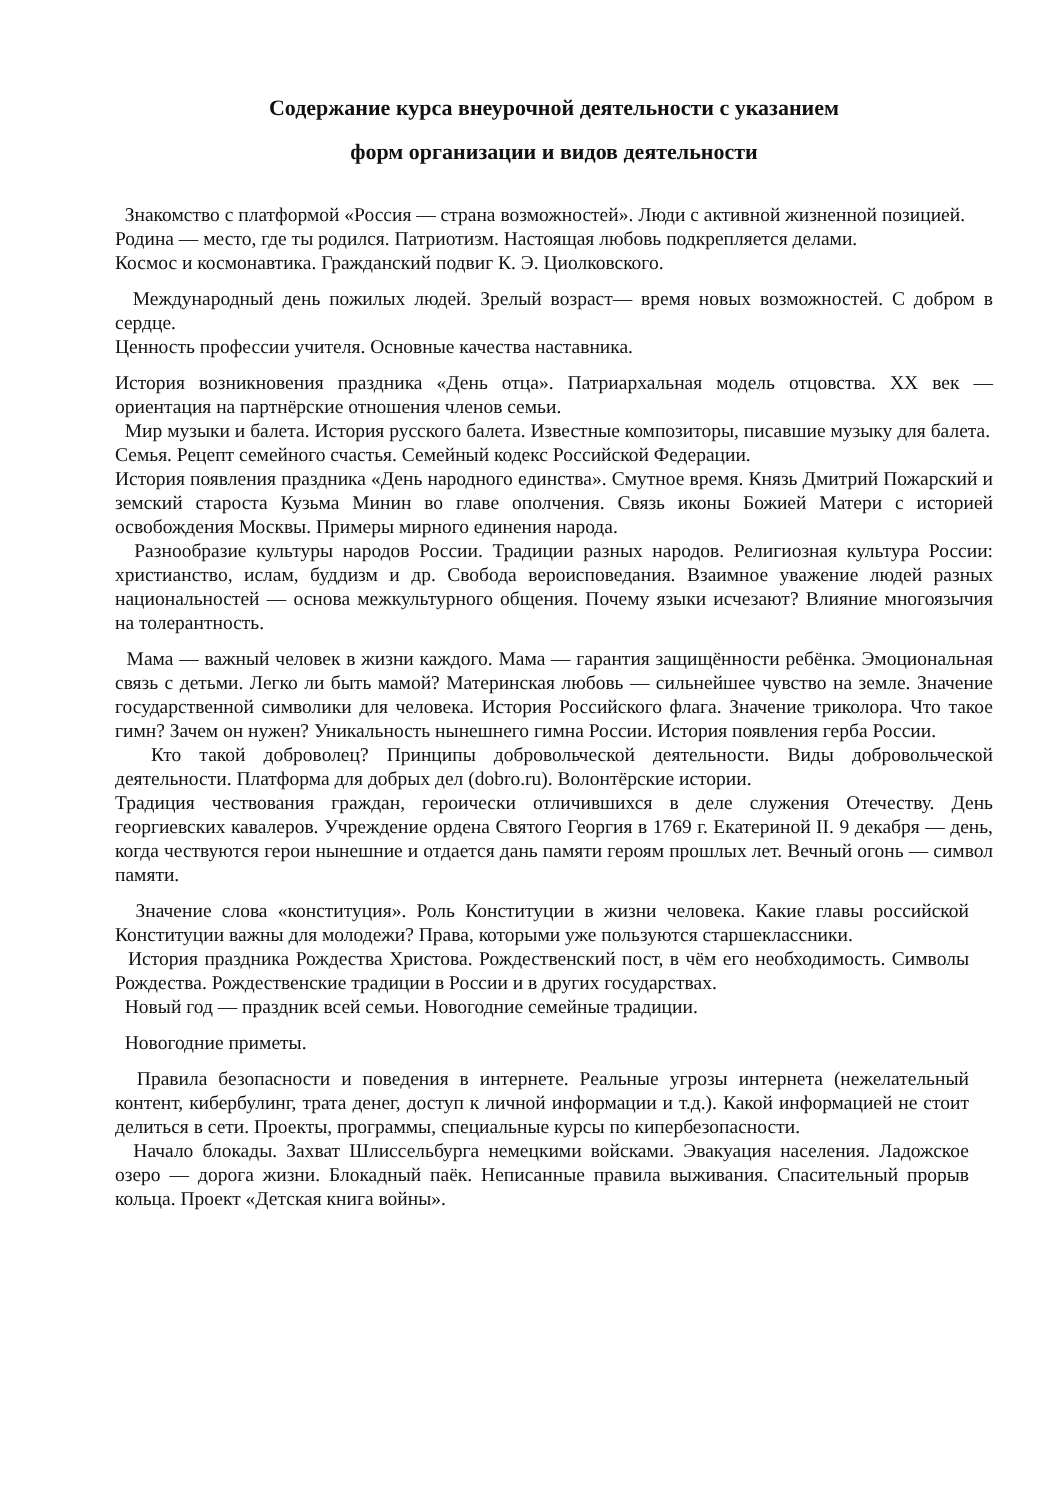Содержание курса внеурочной деятельности с указанием
форм организации и видов деятельности
Знакомство с платформой «Россия — страна возможностей». Люди с активной жизненной позицией.
Родина — место, где ты родился. Патриотизм. Настоящая любовь подкрепляется делами.
Космос и космонавтика. Гражданский подвиг К. Э. Циолковского.
Международный день пожилых людей. Зрелый возраст— время новых возможностей. С добром в сердце.
Ценность профессии учителя. Основные качества наставника.
История возникновения праздника «День отца». Патриархальная модель отцовства. XX век — ориентация на партнёрские отношения членов семьи.
Мир музыки и балета. История русского балета. Известные композиторы, писавшие музыку для балета.
Семья. Рецепт семейного счастья. Семейный кодекс Российской Федерации.
История появления праздника «День народного единства». Смутное время. Князь Дмитрий Пожарский и земский староста Кузьма Минин во главе ополчения. Связь иконы Божией Матери с историей освобождения Москвы. Примеры мирного единения народа.
Разнообразие культуры народов России. Традиции разных народов. Религиозная культура России: христианство, ислам, буддизм и др. Свобода вероисповедания. Взаимное уважение людей разных национальностей — основа межкультурного общения. Почему языки исчезают? Влияние многоязычия на толерантность.
Мама — важный человек в жизни каждого. Мама — гарантия защищённости ребёнка. Эмоциональная связь с детьми. Легко ли быть мамой? Материнская любовь — сильнейшее чувство на земле. Значение государственной символики для человека. История Российского флага. Значение триколора. Что такое гимн? Зачем он нужен? Уникальность нынешнего гимна России. История появления герба России.
Кто такой доброволец? Принципы добровольческой деятельности. Виды добровольческой деятельности. Платформа для добрых дел (dobro.ru). Волонтёрские истории.
Традиция чествования граждан, героически отличившихся в деле служения Отечеству. День георгиевских кавалеров. Учреждение ордена Святого Георгия в 1769 г. Екатериной II. 9 декабря — день, когда чествуются герои нынешние и отдается дань памяти героям прошлых лет. Вечный огонь — символ памяти.
Значение слова «конституция». Роль Конституции в жизни человека. Какие главы российской Конституции важны для молодежи? Права, которыми уже пользуются старшеклассники.
История праздника Рождества Христова. Рождественский пост, в чём его необходимость. Символы Рождества. Рождественские традиции в России и в других государствах.
Новый год — праздник всей семьи. Новогодние семейные традиции.
Новогодние приметы.
Правила безопасности и поведения в интернете. Реальные угрозы интернета (нежелательный контент, кибербулинг, трата денег, доступ к личной информации и т.д.). Какой информацией не стоит делиться в сети. Проекты, программы, специальные курсы по кипербезопасности.
Начало блокады. Захват Шлиссельбурга немецкими войсками. Эвакуация населения. Ладожское озеро — дорога жизни. Блокадный паёк. Неписанные правила выживания. Спасительный прорыв кольца. Проект «Детская книга войны».